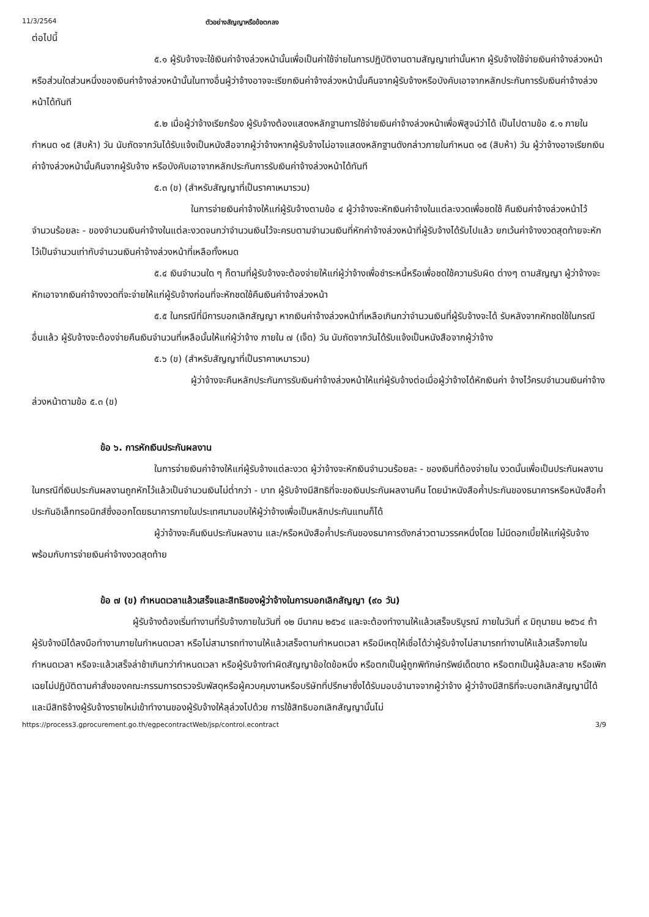11/3/2564 ตัวอย่างสัญญาหรือข้อตกลง
ต่อไปนี้
๕.๑ ผู้รับจ้างจะใช้เงินค่าจ้างล่วงหน้านั้นเพื่อเป็นค่าใช้จ่ายในการปฏิบัติงานตามสัญญาเท่านั้นหาก ผู้รับจ้างใช้จ่ายเงินค่าจ้างล่วงหน้า หรือส่วนใดส่วนหนึ่งของเงินค่าจ้างล่วงหน้านั้นในทางอื่นผู้ว่าจ้างอาจจะเรียกเงินค่าจ้างล่วงหน้านั้นคืนจากผู้รับจ้างหรือบังคับเอาจากหลักประกันการรับเงินค่าจ้างล่วงหน้าได้ทันที
๕.๒ เมื่อผู้ว่าจ้างเรียกร้อง ผู้รับจ้างต้องแสดงหลักฐานการใช้จ่ายเงินค่าจ้างล่วงหน้าเพื่อพิสูจน์ว่าได้ เป็นไปตามข้อ ๕.๑ ภายในกำหนด ๑๕ (สิบห้า) วัน นับถัดจากวันได้รับแจ้งเป็นหนังสือจากผู้ว่าจ้างหากผู้รับจ้างไม่อาจแสดงหลักฐานดังกล่าวภายในกำหนด ๑๕ (สิบห้า) วัน ผู้ว่าจ้างอาจเรียกเงินค่าจ้างล่วงหน้านั้นคืนจากผู้รับจ้าง หรือบังคับเอาจากหลักประกันการรับเงินค่าจ้างล่วงหน้าได้ทันที
๕.๓ (ข) (สำหรับสัญญาที่เป็นราคาเหมารวม)
ในการจ่ายเงินค่าจ้างให้แก่ผู้รับจ้างตามข้อ ๔ ผู้ว่าจ้างจะหักเงินค่าจ้างในแต่ละงวดเพื่อชดใช้ คืนเงินค่าจ้างล่วงหน้าไว้จำนวนร้อยละ - ของจำนวนเงินค่าจ้างในแต่ละงวดจนกว่าจำนวนเงินไว้จะครบตามจำนวนเงินที่หักค่าจ้างล่วงหน้าที่ผู้รับจ้างได้รับไปแล้ว ยกเว้นค่าจ้างงวดสุดท้ายจะหักไว้เป็นจำนวนเท่ากับจำนวนเงินค่าจ้างล่วงหน้าที่เหลือทั้งหมด
๕.๔ เงินจำนวนใด ๆ ก็ตามที่ผู้รับจ้างจะต้องจ่ายให้แก่ผู้ว่าจ้างเพื่อชำระหนี้หรือเพื่อชดใช้ความรับผิด ต่างๆ ตามสัญญา ผู้ว่าจ้างจะหักเอาจากเงินค่าจ้างงวดที่จะจ่ายให้แก่ผู้รับจ้างก่อนที่จะหักชดใช้คืนเงินค่าจ้างล่วงหน้า
๕.๕ ในกรณีที่มีการบอกเลิกสัญญา หากเงินค่าจ้างล่วงหน้าที่เหลือเกินกว่าจำนวนเงินที่ผู้รับจ้างจะได้ รับหลังจากหักชดใช้ในกรณีอื่นแล้ว ผู้รับจ้างจะต้องจ่ายคืนเงินจำนวนที่เหลือนั้นให้แก่ผู้ว่าจ้าง ภายใน ๗ (เจ็ด) วัน นับถัดจากวันได้รับแจ้งเป็นหนังสือจากผู้ว่าจ้าง
๕.๖ (ข) (สำหรับสัญญาที่เป็นราคาเหมารวม)
ผู้ว่าจ้างจะคืนหลักประกันการรับเงินค่าจ้างล่วงหน้าให้แก่ผู้รับจ้างต่อเมื่อผู้ว่าจ้างได้หักเงินค่า จ้างไว้ครบจำนวนเงินค่าจ้างล่วงหน้าตามข้อ ๕.๓ (ข)
ข้อ ๖. การหักเงินประกันผลงาน
ในการจ่ายเงินค่าจ้างให้แก่ผู้รับจ้างแต่ละงวด ผู้ว่าจ้างจะหักเงินจำนวนร้อยละ - ของเงินที่ต้องจ่ายใน งวดนั้นเพื่อเป็นประกันผลงาน ในกรณีที่เงินประกันผลงานถูกหักไว้แล้วเป็นจำนวนเงินไม่ต่ำกว่า - บาท ผู้รับจ้างมีสิทธิที่จะขอเงินประกันผลงานคืน โดยนำหนังสือค้ำประกันของธนาคารหรือหนังสือค้ำประกันอิเล็กทรอนิกส์ซึ่งออกโดยธนาคารภายในประเทศมามอบให้ผู้ว่าจ้างเพื่อเป็นหลักประกันแทนก็ได้
ผู้ว่าจ้างจะคืนเงินประกันผลงาน และ/หรือหนังสือค้ำประกันของธนาคารดังกล่าวตามวรรคหนึ่งโดย ไม่มีดอกเบี้ยให้แก่ผู้รับจ้างพร้อมกับการจ่ายเงินค่าจ้างงวดสุดท้าย
ข้อ ๗ (ข) กำหนดเวลาแล้วเสร็จและสิทธิของผู้ว่าจ้างในการบอกเลิกสัญญา (๙๐ วัน)
ผู้รับจ้างต้องเริ่มทำงานที่รับจ้างภายในวันที่ ๑๒ มีนาคม ๒๕๖๔ และจะต้องทำงานให้แล้วเสร็จบริบูรณ์ ภายในวันที่ ๙ มิถุนายน ๒๕๖๔ ถ้าผู้รับจ้างมิได้ลงมือทำงานภายในกำหนดเวลา หรือไม่สามารถทำงานให้แล้วเสร็จตามกำหนดเวลา หรือมีเหตุให้เชื่อได้ว่าผู้รับจ้างไม่สามารถทำงานให้แล้วเสร็จภายในกำหนดเวลา หรือจะแล้วเสร็จล่าช้าเกินกว่ากำหนดเวลา หรือผู้รับจ้างทำผิดสัญญาข้อใดข้อหนึ่ง หรือตกเป็นผู้ถูกพิทักษ์ทรัพย์เด็ดขาด หรือตกเป็นผู้ล้มละลาย หรือเพิกเฉยไม่ปฏิบัติตามคำสั่งของคณะกรรมการตรวจรับพัสดุหรือผู้ควบคุมงานหรือบริษัทที่ปรึกษาซึ่งได้รับมอบอำนาจจากผู้ว่าจ้าง ผู้ว่าจ้างมีสิทธิที่จะบอกเลิกสัญญานี้ได้ และมีสิทธิจ้างผู้รับจ้างรายใหม่เข้าทำงานของผู้รับจ้างให้ลุล่วงไปด้วย การใช้สิทธิบอกเลิกสัญญานั้นไม่
https://process3.gprocurement.go.th/egpecontractWeb/jsp/control.econtract 3/9